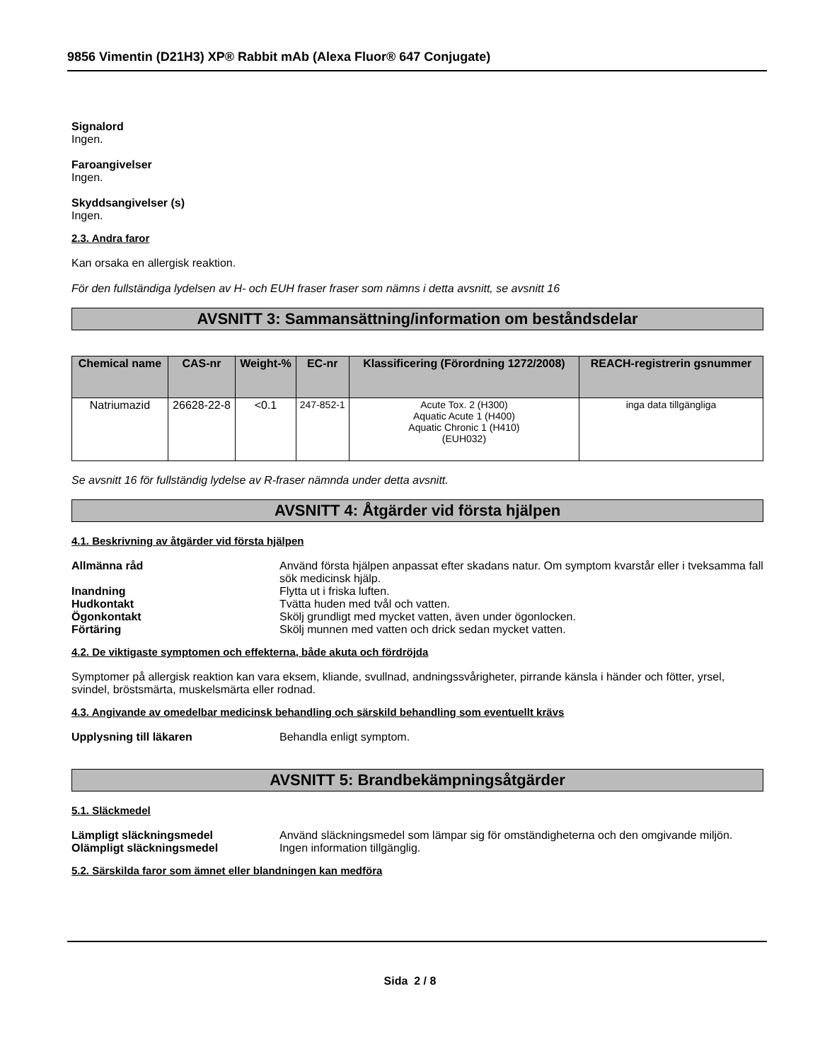9856 Vimentin (D21H3) XP® Rabbit mAb (Alexa Fluor® 647 Conjugate)
Signalord
Ingen.
Faroangivelser
Ingen.
Skyddsangivelser (s)
Ingen.
2.3. Andra faror
Kan orsaka en allergisk reaktion.
För den fullständiga lydelsen av H- och EUH fraser fraser som nämns i detta avsnitt, se avsnitt 16
AVSNITT 3: Sammansättning/information om beståndsdelar
| Chemical name | CAS-nr | Weight-% | EC-nr | Klassificering (Förordning 1272/2008) | REACH-registrerin gsnummer |
| --- | --- | --- | --- | --- | --- |
| Natriumazid | 26628-22-8 | <0.1 | 247-852-1 | Acute Tox. 2 (H300) Aquatic Acute 1 (H400) Aquatic Chronic 1 (H410) (EUH032) | inga data tillgängliga |
Se avsnitt 16 för fullständig lydelse av R-fraser nämnda under detta avsnitt.
AVSNITT 4: Åtgärder vid första hjälpen
4.1. Beskrivning av åtgärder vid första hjälpen
Allmänna råd Använd första hjälpen anpassat efter skadans natur. Om symptom kvarstår eller i tveksamma fall sök medicinsk hjälp.
Inandning Flytta ut i friska luften.
Hudkontakt Tvätta huden med tvål och vatten.
Ögonkontakt Skölj grundligt med mycket vatten, även under ögonlocken.
Förtäring Skölj munnen med vatten och drick sedan mycket vatten.
4.2. De viktigaste symptomen och effekterna, både akuta och fördröjda
Symptomer på allergisk reaktion kan vara eksem, kliande, svullnad, andningssvårigheter, pirrande känsla i händer och fötter, yrsel, svindel, bröstsmärta, muskelsmärta eller rodnad.
4.3. Angivande av omedelbar medicinsk behandling och särskild behandling som eventuellt krävs
Upplysning till läkaren Behandla enligt symptom.
AVSNITT 5: Brandbekämpningsåtgärder
5.1. Släckmedel
Lämpligt släckningsmedel Använd släckningsmedel som lämpar sig för omständigheterna och den omgivande miljön.
Olämpligt släckningsmedel Ingen information tillgänglig.
5.2. Särskilda faror som ämnet eller blandningen kan medföra
Sida 2 / 8